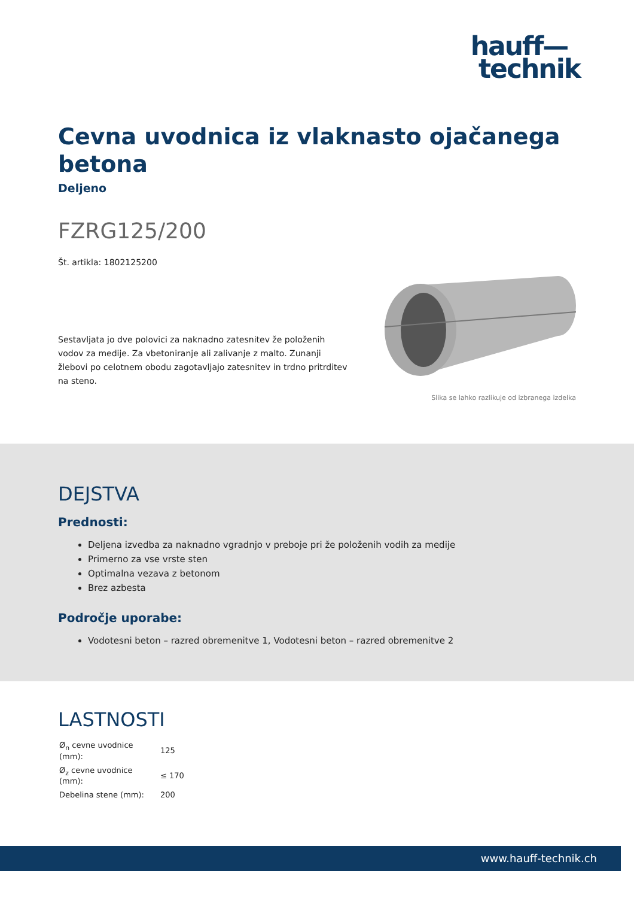hauff—
technik
Cevna uvodnica iz vlaknasto ojačanega betona
Deljeno
FZRG125/200
Št. artikla: 1802125200
Sestavljata jo dve polovici za naknadno zatesnitev že položenih vodov za medije. Za vbetoniranje ali zalivanje z malto. Zunanji žlebovi po celotnem obodu zagotavljajo zatesnitev in trdno pritrditev na steno.
Slika se lahko razlikuje od izbranega izdelka
DEJSTVA
Prednosti:
Deljena izvedba za naknadno vgradnjo v preboje pri že položenih vodih za medije
Primerno za vse vrste sten
Optimalna vezava z betonom
Brez azbesta
Področje uporabe:
Vodotesni beton – razred obremenitve 1, Vodotesni beton – razred obremenitve 2
LASTNOSTI
| Ø<sub>n</sub> cevne uvodnice (mm): | 125 |
| Ø<sub>z</sub> cevne uvodnice (mm): | ≤ 170 |
| Debelina stene (mm): | 200 |
www.hauff-technik.ch